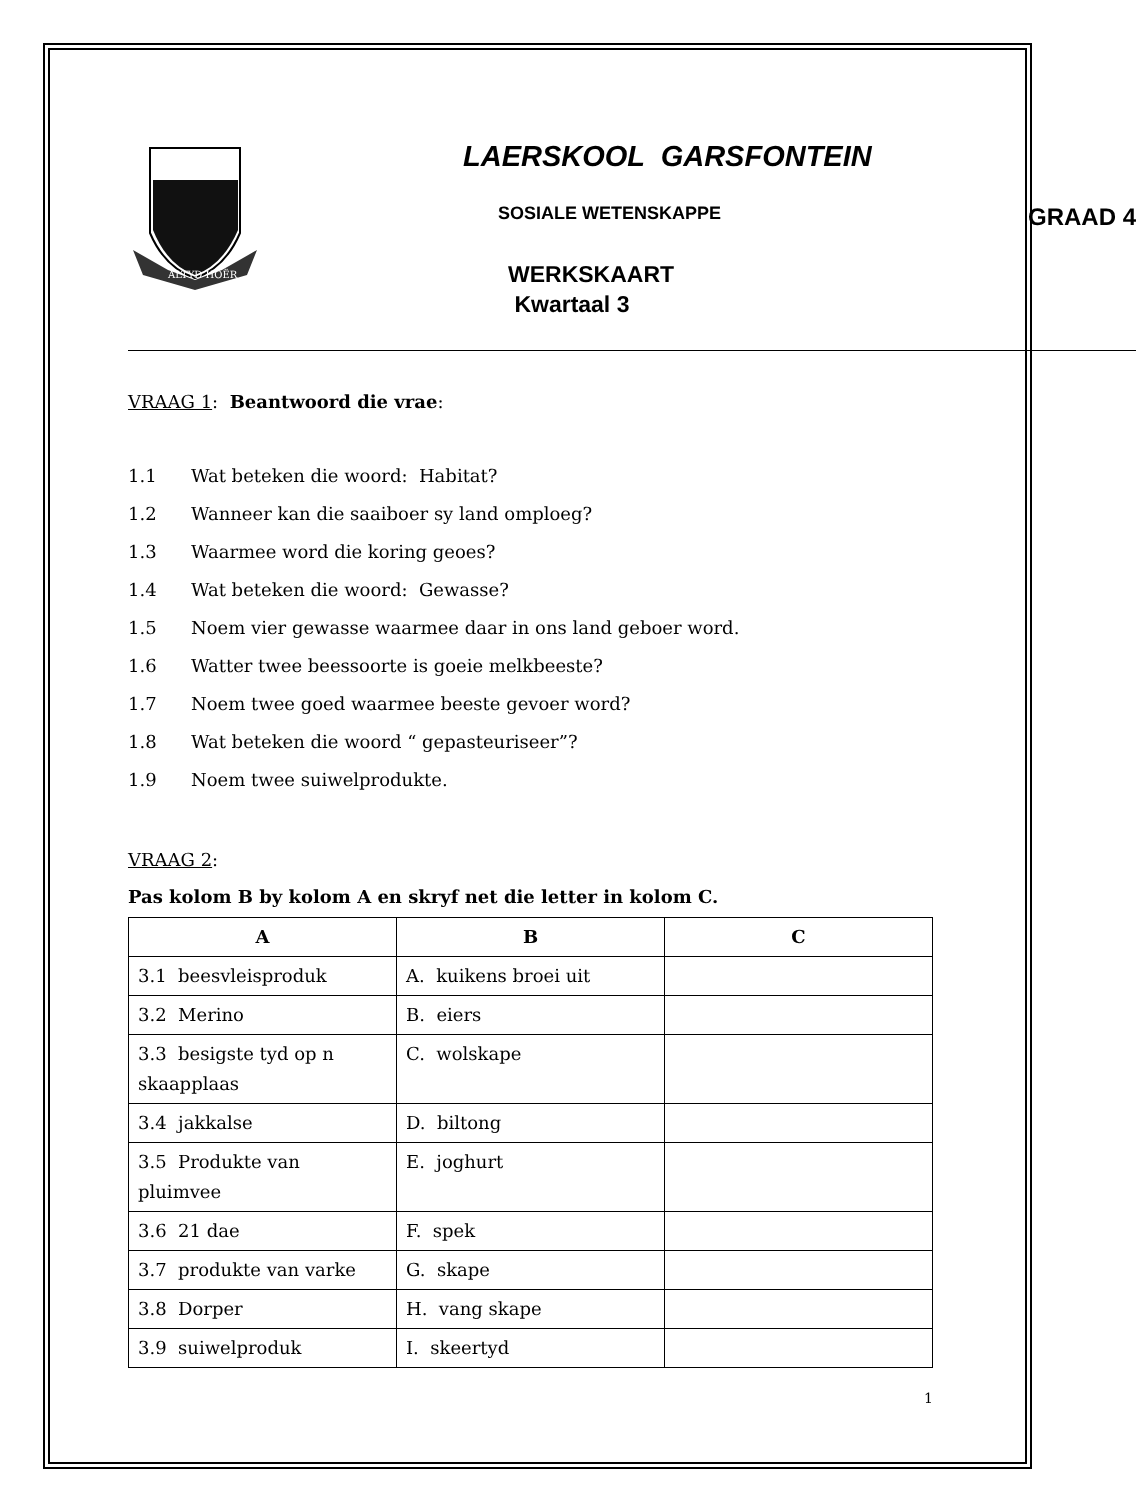ALTYD HOËR
LAERSKOOL GARSFONTEIN
SOSIALE WETENSKAPPE GRAAD 4
WERKSKAART
Kwartaal 3
VRAAG 1: Beantwoord die vrae:
1.1 Wat beteken die woord: Habitat?
1.2 Wanneer kan die saaiboer sy land omploeg?
1.3 Waarmee word die koring geoes?
1.4 Wat beteken die woord: Gewasse?
1.5 Noem vier gewasse waarmee daar in ons land geboer word.
1.6 Watter twee beessoorte is goeie melkbeeste?
1.7 Noem twee goed waarmee beeste gevoer word?
1.8 Wat beteken die woord “ gepasteuriseer”?
1.9 Noem twee suiwelprodukte.
VRAAG 2:
Pas kolom B by kolom A en skryf net die letter in kolom C.
| A | B | C |
| --- | --- | --- |
| 3.1 beesvleisproduk | A. kuikens broei uit | |
| 3.2 Merino | B. eiers | |
| 3.3 besigste tyd op n skaapplaas | C. wolskape | |
| 3.4 jakkalse | D. biltong | |
| 3.5 Produkte van pluimvee | E. joghurt | |
| 3.6 21 dae | F. spek | |
| 3.7 produkte van varke | G. skape | |
| 3.8 Dorper | H. vang skape | |
| 3.9 suiwelproduk | I. skeertyd | |
1